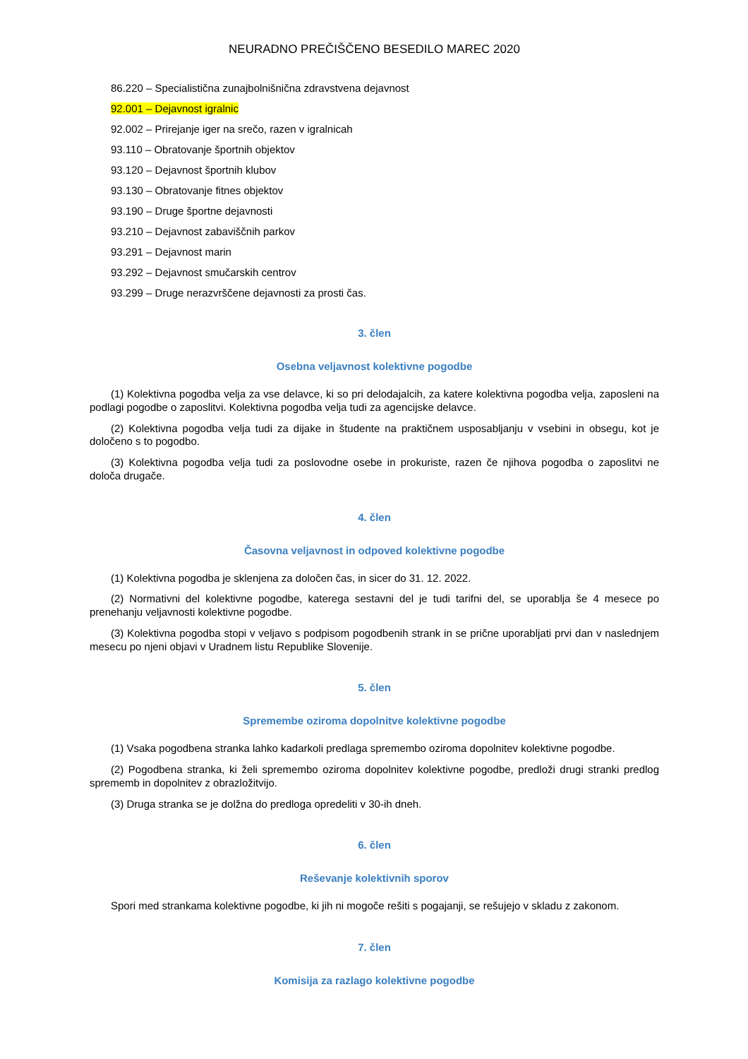NEURADNO PREČIŠČENO BESEDILO MAREC 2020
86.220 – Specialistična zunajbolnišnična zdravstvena dejavnost
92.001 – Dejavnost igralnic
92.002 – Prirejanje iger na srečo, razen v igralnicah
93.110 – Obratovanje športnih objektov
93.120 – Dejavnost športnih klubov
93.130 – Obratovanje fitnes objektov
93.190 – Druge športne dejavnosti
93.210 – Dejavnost zabaviščnih parkov
93.291 – Dejavnost marin
93.292 – Dejavnost smučarskih centrov
93.299 – Druge nerazvrščene dejavnosti za prosti čas.
3. člen
Osebna veljavnost kolektivne pogodbe
(1) Kolektivna pogodba velja za vse delavce, ki so pri delodajalcih, za katere kolektivna pogodba velja, zaposleni na podlagi pogodbe o zaposlitvi. Kolektivna pogodba velja tudi za agencijske delavce.
(2) Kolektivna pogodba velja tudi za dijake in študente na praktičnem usposabljanju v vsebini in obsegu, kot je določeno s to pogodbo.
(3) Kolektivna pogodba velja tudi za poslovodne osebe in prokuriste, razen če njihova pogodba o zaposlitvi ne določa drugače.
4. člen
Časovna veljavnost in odpoved kolektivne pogodbe
(1) Kolektivna pogodba je sklenjena za določen čas, in sicer do 31. 12. 2022.
(2) Normativni del kolektivne pogodbe, katerega sestavni del je tudi tarifni del, se uporablja še 4 mesece po prenehanju veljavnosti kolektivne pogodbe.
(3) Kolektivna pogodba stopi v veljavo s podpisom pogodbenih strank in se prične uporabljati prvi dan v naslednjem mesecu po njeni objavi v Uradnem listu Republike Slovenije.
5. člen
Spremembe oziroma dopolnitve kolektivne pogodbe
(1) Vsaka pogodbena stranka lahko kadarkoli predlaga spremembo oziroma dopolnitev kolektivne pogodbe.
(2) Pogodbena stranka, ki želi spremembo oziroma dopolnitev kolektivne pogodbe, predloži drugi stranki predlog sprememb in dopolnitev z obrazložitvijo.
(3) Druga stranka se je dolžna do predloga opredeliti v 30-ih dneh.
6. člen
Reševanje kolektivnih sporov
Spori med strankama kolektivne pogodbe, ki jih ni mogoče rešiti s pogajanji, se rešujejo v skladu z zakonom.
7. člen
Komisija za razlago kolektivne pogodbe